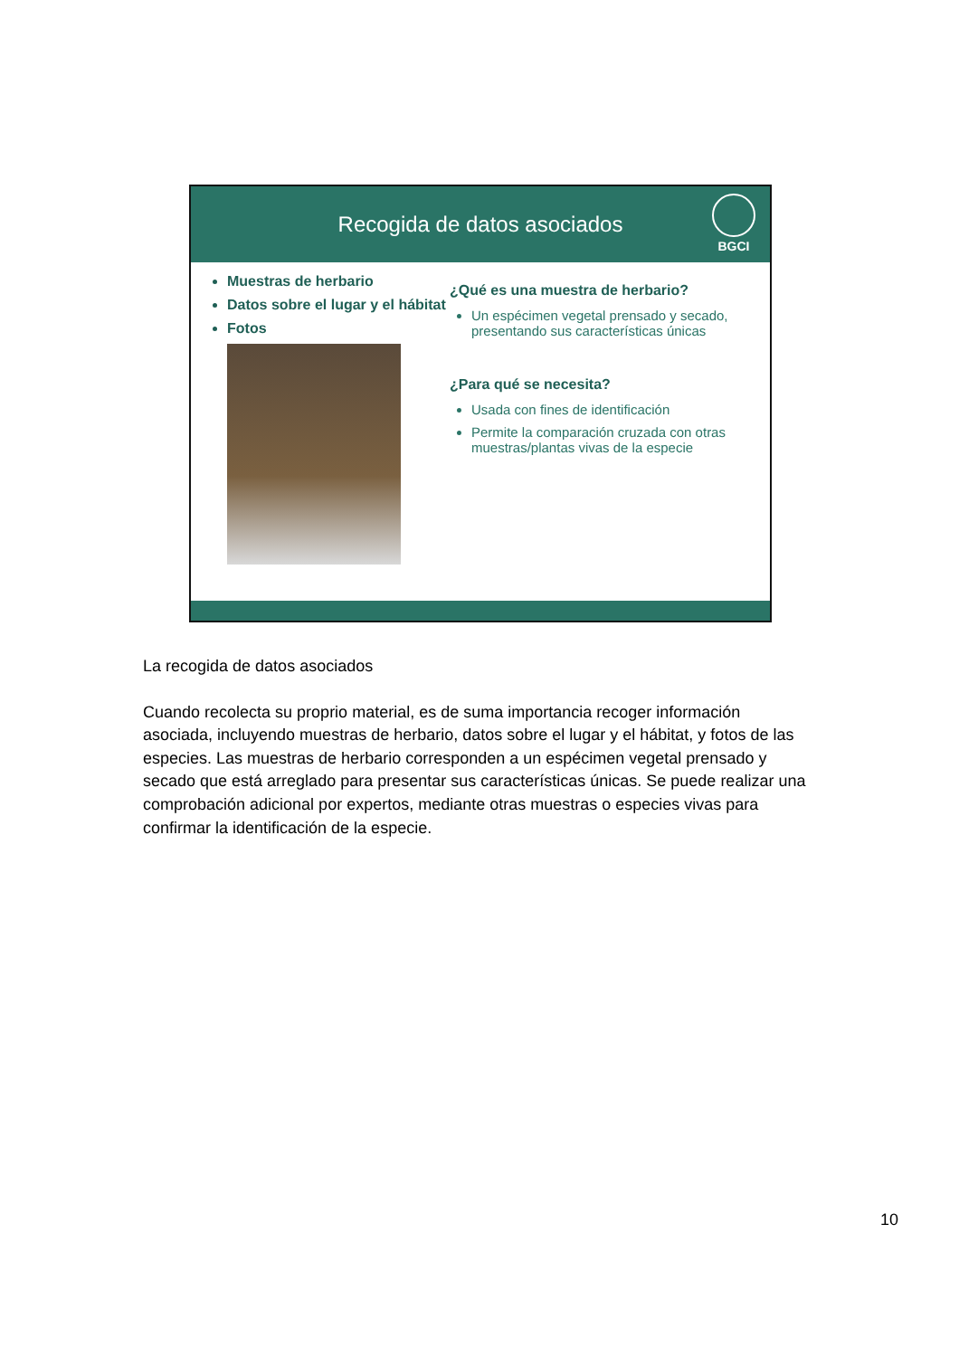Recogida de datos asociados
BGCI
Muestras de herbario
Datos sobre el lugar y el hábitat
Fotos
¿Qué es una muestra de herbario?
Un espécimen vegetal prensado y secado, presentando sus características únicas
¿Para qué se necesita?
Usada con fines de identificación
Permite la comparación cruzada con otras muestras/plantas vivas de la especie
La recogida de datos asociados
Cuando recolecta su proprio material, es de suma importancia recoger información asociada, incluyendo muestras de herbario, datos sobre el lugar y el hábitat, y fotos de las especies. Las muestras de herbario corresponden a un espécimen vegetal prensado y secado que está arreglado para presentar sus características únicas. Se puede realizar una comprobación adicional por expertos, mediante otras muestras o especies vivas para confirmar la identificación de la especie.
10